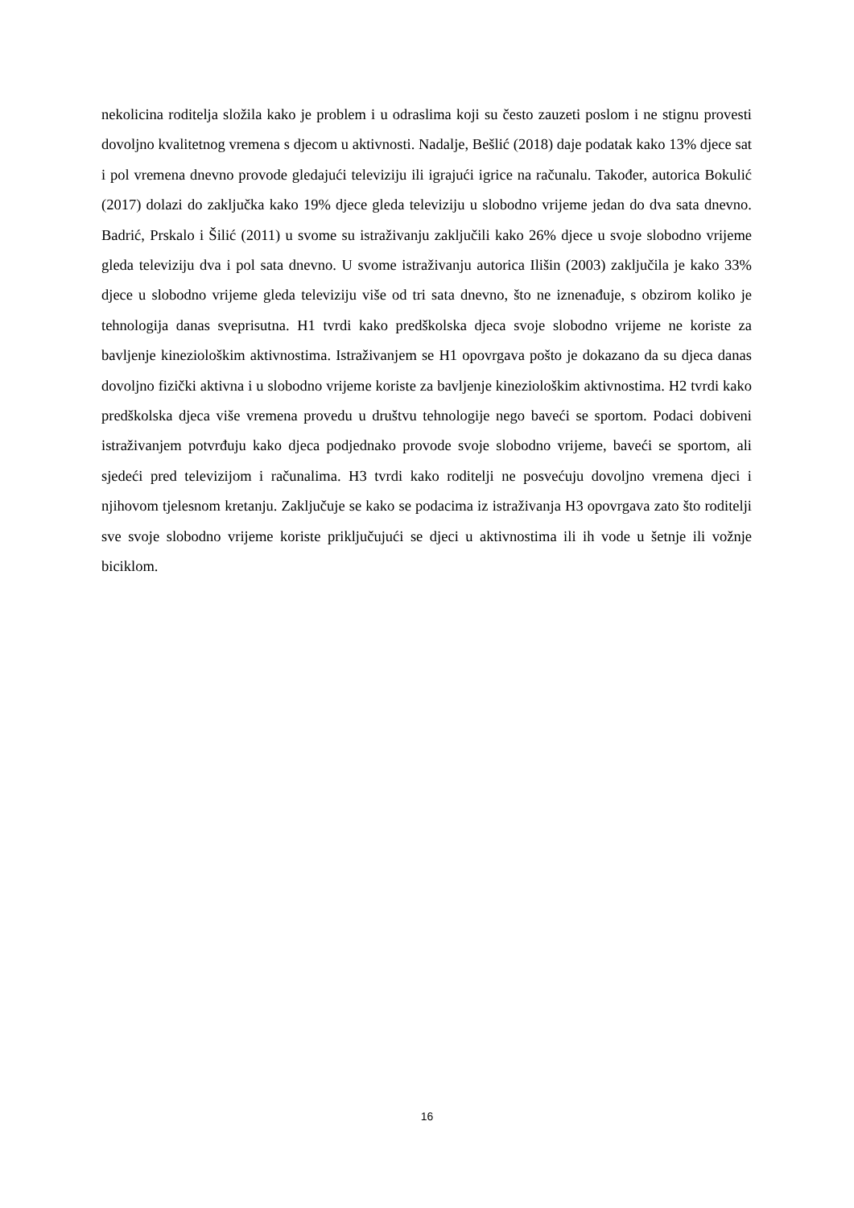nekolicina roditelja složila kako je problem i u odraslima koji su često zauzeti poslom i ne stignu provesti dovoljno kvalitetnog vremena s djecom u aktivnosti. Nadalje, Bešlić (2018) daje podatak kako 13% djece sat i pol vremena dnevno provode gledajući televiziju ili igrajući igrice na računalu. Također, autorica Bokulić (2017) dolazi do zaključka kako 19% djece gleda televiziju u slobodno vrijeme jedan do dva sata dnevno. Badrić, Prskalo i Šilić (2011) u svome su istraživanju zaključili kako 26% djece u svoje slobodno vrijeme gleda televiziju dva i pol sata dnevno. U svome istraživanju autorica Ilišin (2003) zaključila je kako 33% djece u slobodno vrijeme gleda televiziju više od tri sata dnevno, što ne iznenađuje, s obzirom koliko je tehnologija danas sveprisutna. H1 tvrdi kako predškolska djeca svoje slobodno vrijeme ne koriste za bavljenje kineziološkim aktivnostima. Istraživanjem se H1 opovrgava pošto je dokazano da su djeca danas dovoljno fizički aktivna i u slobodno vrijeme koriste za bavljenje kineziološkim aktivnostima. H2 tvrdi kako predškolska djeca više vremena provedu u društvu tehnologije nego baveći se sportom. Podaci dobiveni istraživanjem potvrđuju kako djeca podjednako provode svoje slobodno vrijeme, baveći se sportom, ali sjedeći pred televizijom i računalima. H3 tvrdi kako roditelji ne posvećuju dovoljno vremena djeci i njihovom tjelesnom kretanju. Zaključuje se kako se podacima iz istraživanja H3 opovrgava zato što roditelji sve svoje slobodno vrijeme koriste priključujući se djeci u aktivnostima ili ih vode u šetnje ili vožnje biciklom.
16